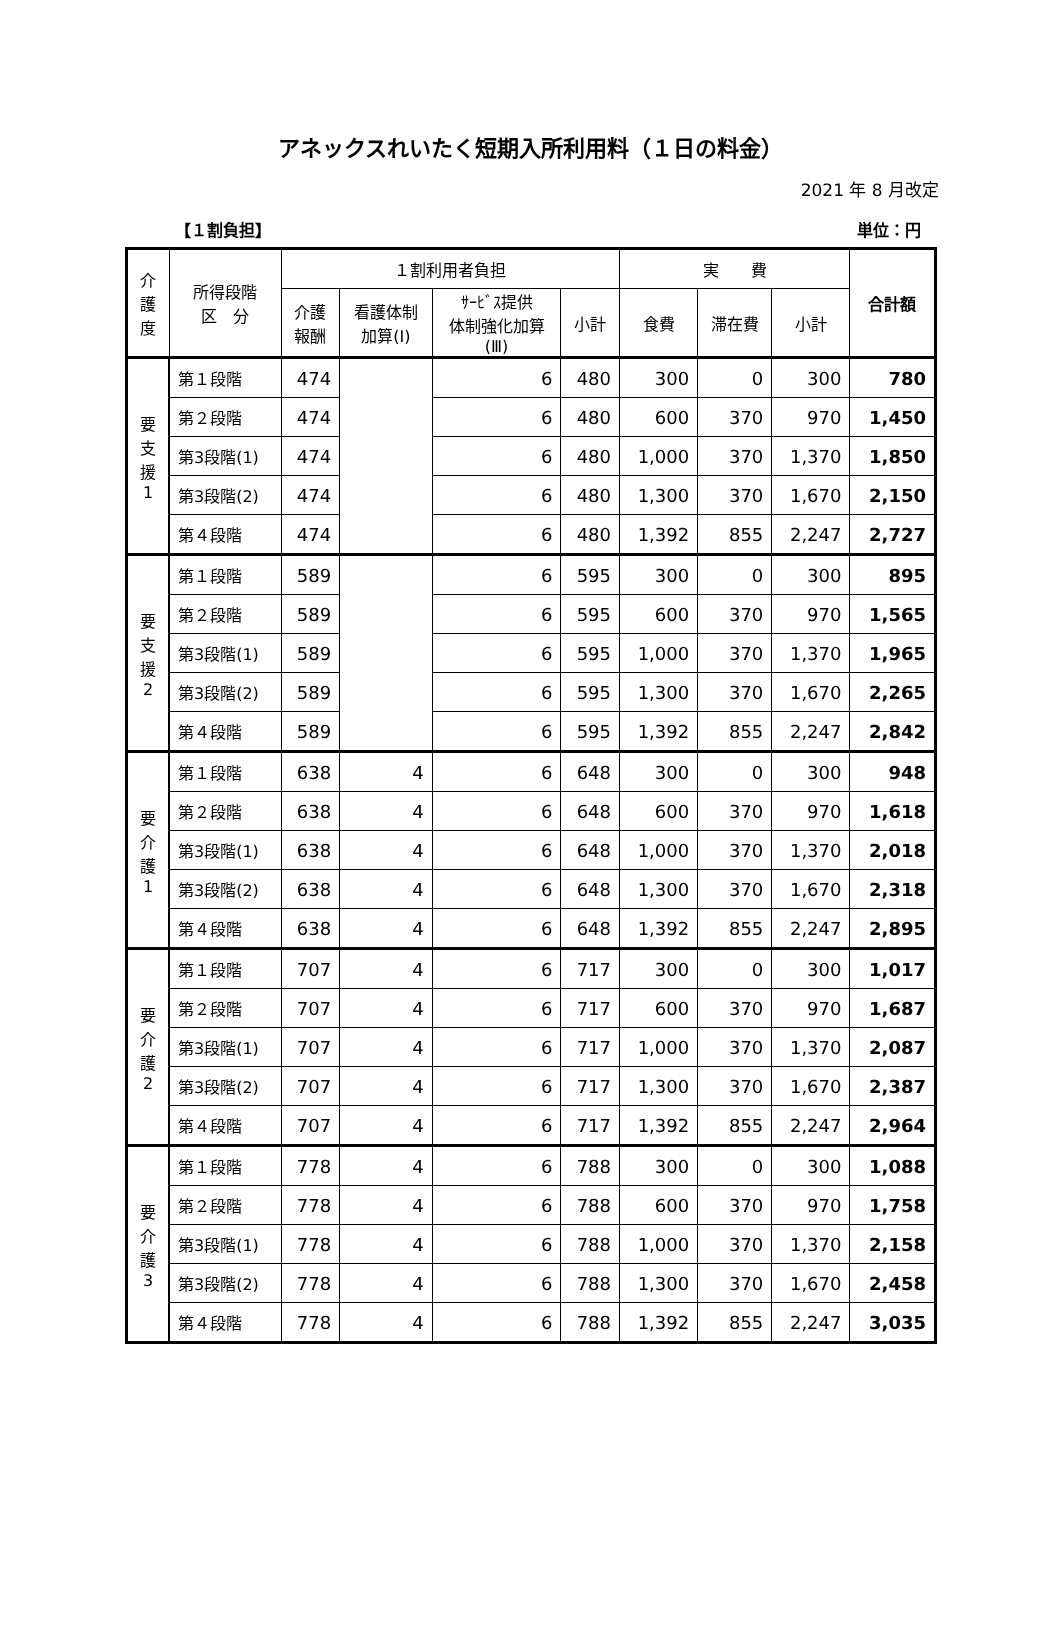アネックスれいたく短期入所利用料（１日の料金）
2021 年 8 月改定
【１割負担】 単位：円
| 介 護 度 | 所得段階 区 分 | １割利用者負担 | | | | 実 費 | | | 合計額 |
| --- | --- | --- | --- | --- | --- | --- | --- | --- | --- |
| | | 介護 報酬 | 看護体制 加算(Ⅰ) | ｻｰﾋﾞｽ提供 体制強化加算 (Ⅲ) | 小計 | 食費 | 滞在費 | 小計 | |
| 要 支 援 1 | 第１段階 | 474 | | 6 | 480 | 300 | 0 | 300 | 780 |
| | 第２段階 | 474 | | 6 | 480 | 600 | 370 | 970 | 1,450 |
| | 第3段階(1) | 474 | | 6 | 480 | 1,000 | 370 | 1,370 | 1,850 |
| | 第3段階(2) | 474 | | 6 | 480 | 1,300 | 370 | 1,670 | 2,150 |
| | 第４段階 | 474 | | 6 | 480 | 1,392 | 855 | 2,247 | 2,727 |
| 要 支 援 2 | 第１段階 | 589 | | 6 | 595 | 300 | 0 | 300 | 895 |
| | 第２段階 | 589 | | 6 | 595 | 600 | 370 | 970 | 1,565 |
| | 第3段階(1) | 589 | | 6 | 595 | 1,000 | 370 | 1,370 | 1,965 |
| | 第3段階(2) | 589 | | 6 | 595 | 1,300 | 370 | 1,670 | 2,265 |
| | 第４段階 | 589 | | 6 | 595 | 1,392 | 855 | 2,247 | 2,842 |
| 要 介 護 1 | 第１段階 | 638 | 4 | 6 | 648 | 300 | 0 | 300 | 948 |
| | 第２段階 | 638 | 4 | 6 | 648 | 600 | 370 | 970 | 1,618 |
| | 第3段階(1) | 638 | 4 | 6 | 648 | 1,000 | 370 | 1,370 | 2,018 |
| | 第3段階(2) | 638 | 4 | 6 | 648 | 1,300 | 370 | 1,670 | 2,318 |
| | 第４段階 | 638 | 4 | 6 | 648 | 1,392 | 855 | 2,247 | 2,895 |
| 要 介 護 2 | 第１段階 | 707 | 4 | 6 | 717 | 300 | 0 | 300 | 1,017 |
| | 第２段階 | 707 | 4 | 6 | 717 | 600 | 370 | 970 | 1,687 |
| | 第3段階(1) | 707 | 4 | 6 | 717 | 1,000 | 370 | 1,370 | 2,087 |
| | 第3段階(2) | 707 | 4 | 6 | 717 | 1,300 | 370 | 1,670 | 2,387 |
| | 第４段階 | 707 | 4 | 6 | 717 | 1,392 | 855 | 2,247 | 2,964 |
| 要 介 護 3 | 第１段階 | 778 | 4 | 6 | 788 | 300 | 0 | 300 | 1,088 |
| | 第２段階 | 778 | 4 | 6 | 788 | 600 | 370 | 970 | 1,758 |
| | 第3段階(1) | 778 | 4 | 6 | 788 | 1,000 | 370 | 1,370 | 2,158 |
| | 第3段階(2) | 778 | 4 | 6 | 788 | 1,300 | 370 | 1,670 | 2,458 |
| | 第４段階 | 778 | 4 | 6 | 788 | 1,392 | 855 | 2,247 | 3,035 |